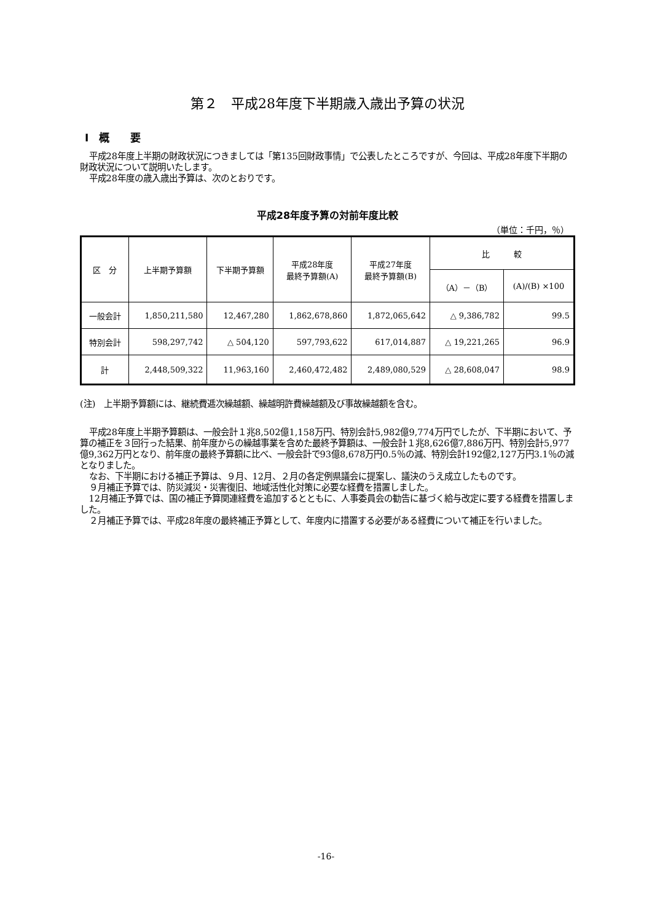第２　平成28年度下半期歳入歳出予算の状況
Ⅰ　概　　要
平成28年度上半期の財政状況につきましては「第135回財政事情」で公表したところですが、今回は、平成28年度下半期の財政状況について説明いたします。
平成28年度の歳入歳出予算は、次のとおりです。
平成28年度予算の対前年度比較
（単位：千円，％）
| 区 分 | 上半期予算額 | 下半期予算額 | 平成28年度 最終予算額(A) | 平成27年度 最終予算額(B) | 比 較 | |
| --- | --- | --- | --- | --- | --- | --- |
| | | | | | （A）－（B） | (A)/(B) ×100 |
| 一般会計 | 1,850,211,580 | 12,467,280 | 1,862,678,860 | 1,872,065,642 | △ 9,386,782 | 99.5 |
| 特別会計 | 598,297,742 | △ 504,120 | 597,793,622 | 617,014,887 | △ 19,221,265 | 96.9 |
| 計 | 2,448,509,322 | 11,963,160 | 2,460,472,482 | 2,489,080,529 | △ 28,608,047 | 98.9 |
(注)　上半期予算額には、継続費逓次繰越額、繰越明許費繰越額及び事故繰越額を含む。
平成28年度上半期予算額は、一般会計１兆8,502億1,158万円、特別会計5,982億9,774万円でしたが、下半期において、予算の補正を３回行った結果、前年度からの繰越事業を含めた最終予算額は、一般会計１兆8,626億7,886万円、特別会計5,977億9,362万円となり、前年度の最終予算額に比べ、一般会計で93億8,678万円0.5％の減、特別会計192億2,127万円3.1％の減となりました。
なお、下半期における補正予算は、９月、12月、２月の各定例県議会に提案し、議決のうえ成立したものです。
９月補正予算では、防災減災・災害復旧、地域活性化対策に必要な経費を措置しました。
12月補正予算では、国の補正予算関連経費を追加するとともに、人事委員会の勧告に基づく給与改定に要する経費を措置しました。
２月補正予算では、平成28年度の最終補正予算として、年度内に措置する必要がある経費について補正を行いました。
-16-